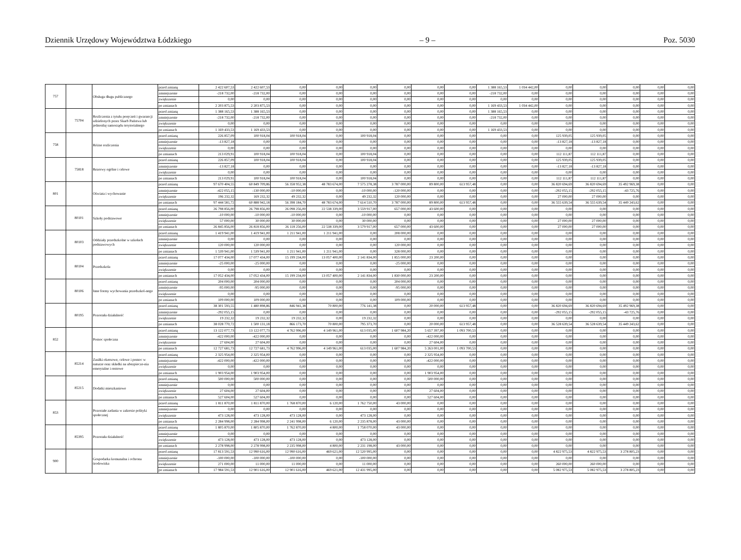Dziennik Urzędowy Województwa Łódzkiego – 9 – Poz. 5030
| 757 | | Obsługa długu publicznego | przed zmianą | 2 422 607,53 | 2 422 607,53 | 0,00 | 0,00 | 0,00 | 0,00 | 0,00 | 0,00 | 1 388 165,53 | 1 034 442,00 | 0,00 | 0,00 | 0,00 | 0,00 | 0,00 |
| | | | zmniejszenie | -218 732,00 | -218 732,00 | 0,00 | 0,00 | 0,00 | 0,00 | 0,00 | 0,00 | -218 732,00 | 0,00 | 0,00 | 0,00 | 0,00 | 0,00 | 0,00 |
| | | | zwiększenie | 0,00 | 0,00 | 0,00 | 0,00 | 0,00 | 0,00 | 0,00 | 0,00 | 0,00 | 0,00 | 0,00 | 0,00 | 0,00 | 0,00 | 0,00 |
| | | | po zmianach | 2 203 875,53 | 2 203 875,53 | 0,00 | 0,00 | 0,00 | 0,00 | 0,00 | 0,00 | 1 169 433,53 | 1 034 442,00 | 0,00 | 0,00 | 0,00 | 0,00 | 0,00 |
| | 75704 | Rozliczenia z tytułu poręczeń i gwarancji udzielonych przez Skarb Państwa lub jednostkę samorządu terytorialnego | przed zmianą | 1 388 165,53 | 1 388 165,53 | 0,00 | 0,00 | 0,00 | 0,00 | 0,00 | 0,00 | 1 388 165,53 | 0,00 | 0,00 | 0,00 | 0,00 | 0,00 | 0,00 |
| | | | zmniejszenie | -218 732,00 | -218 732,00 | 0,00 | 0,00 | 0,00 | 0,00 | 0,00 | 0,00 | -218 732,00 | 0,00 | 0,00 | 0,00 | 0,00 | 0,00 | 0,00 |
| | | | zwiększenie | 0,00 | 0,00 | 0,00 | 0,00 | 0,00 | 0,00 | 0,00 | 0,00 | 0,00 | 0,00 | 0,00 | 0,00 | 0,00 | 0,00 | 0,00 |
| | | | po zmianach | 1 169 433,53 | 1 169 433,53 | 0,00 | 0,00 | 0,00 | 0,00 | 0,00 | 0,00 | 1 169 433,53 | 0,00 | 0,00 | 0,00 | 0,00 | 0,00 | 0,00 |
| 758 | | Różne rozliczenia | przed zmianą | 226 857,09 | 100 918,04 | 100 918,04 | 0,00 | 100 918,04 | 0,00 | 0,00 | 0,00 | 0,00 | 0,00 | 125 939,05 | 125 939,05 | 0,00 | 0,00 | 0,00 |
| | | | zmniejszenie | -13 827,18 | 0,00 | 0,00 | 0,00 | 0,00 | 0,00 | 0,00 | 0,00 | 0,00 | 0,00 | -13 827,18 | -13 827,18 | 0,00 | 0,00 | 0,00 |
| | | | zwiększenie | 0,00 | 0,00 | 0,00 | 0,00 | 0,00 | 0,00 | 0,00 | 0,00 | 0,00 | 0,00 | 0,00 | 0,00 | 0,00 | 0,00 | 0,00 |
| | | | po zmianach | 213 029,91 | 100 918,04 | 100 918,04 | 0,00 | 100 918,04 | 0,00 | 0,00 | 0,00 | 0,00 | 0,00 | 112 111,87 | 112 111,87 | 0,00 | 0,00 | 0,00 |
| | 75818 | Rezerwy ogólne i celowe | przed zmianą | 226 857,09 | 100 918,04 | 100 918,04 | 0,00 | 100 918,04 | 0,00 | 0,00 | 0,00 | 0,00 | 0,00 | 125 939,05 | 125 939,05 | 0,00 | 0,00 | 0,00 |
| | | | zmniejszenie | -13 827,18 | 0,00 | 0,00 | 0,00 | 0,00 | 0,00 | 0,00 | 0,00 | 0,00 | 0,00 | -13 827,18 | -13 827,18 | 0,00 | 0,00 | 0,00 |
| | | | zwiększenie | 0,00 | 0,00 | 0,00 | 0,00 | 0,00 | 0,00 | 0,00 | 0,00 | 0,00 | 0,00 | 0,00 | 0,00 | 0,00 | 0,00 | 0,00 |
| | | | po zmianach | 213 029,91 | 100 918,04 | 100 918,04 | 0,00 | 100 918,04 | 0,00 | 0,00 | 0,00 | 0,00 | 0,00 | 112 111,87 | 112 111,87 | 0,00 | 0,00 | 0,00 |
| 801 | | Oświata i wychowanie | przed zmianą | 97 670 404,55 | 60 849 709,86 | 56 358 952,38 | 48 783 674,00 | 7 575 278,38 | 3 787 000,00 | 89 800,00 | 613 957,48 | 0,00 | 0,00 | 36 820 694,69 | 36 820 694,69 | 35 492 969,38 | 0,00 | 0,00 |
| | | | zmniejszenie | -422 055,15 | -130 000,00 | -10 000,00 | 0,00 | -10 000,00 | -120 000,00 | 0,00 | 0,00 | 0,00 | 0,00 | -292 055,15 | -292 055,15 | -43 725,76 | 0,00 | 0,00 |
| | | | zwiększenie | 196 232,32 | 169 232,32 | 49 232,32 | 0,00 | 49 232,32 | 120 000,00 | 0,00 | 0,00 | 0,00 | 0,00 | 27 000,00 | 27 000,00 | 0,00 | 0,00 | 0,00 |
| | | | po zmianach | 97 444 581,72 | 60 888 942,18 | 56 398 184,70 | 48 783 674,00 | 7 614 510,70 | 3 787 000,00 | 89 800,00 | 613 957,48 | 0,00 | 0,00 | 36 555 639,54 | 36 555 639,54 | 35 449 243,62 | 0,00 | 0,00 |
| | 80101 | Szkoły podstawowe | przed zmianą | 26 798 856,00 | 26 798 856,00 | 26 098 256,00 | 22 538 339,00 | 3 559 917,00 | 657 000,00 | 43 600,00 | 0,00 | 0,00 | 0,00 | 0,00 | 0,00 | 0,00 | 0,00 | 0,00 |
| | | | zmniejszenie | -10 000,00 | -10 000,00 | -10 000,00 | 0,00 | -10 000,00 | 0,00 | 0,00 | 0,00 | 0,00 | 0,00 | 0,00 | 0,00 | 0,00 | 0,00 | 0,00 |
| | | | zwiększenie | 57 000,00 | 30 000,00 | 30 000,00 | 0,00 | 30 000,00 | 0,00 | 0,00 | 0,00 | 0,00 | 0,00 | 27 000,00 | 27 000,00 | 0,00 | 0,00 | 0,00 |
| | | | po zmianach | 26 845 856,00 | 26 818 856,00 | 26 118 256,00 | 22 538 339,00 | 3 579 917,00 | 657 000,00 | 43 600,00 | 0,00 | 0,00 | 0,00 | 27 000,00 | 27 000,00 | 0,00 | 0,00 | 0,00 |
| | 80103 | Oddziały przedszkolne w szkołach podstawowych | przed zmianą | 1 419 941,00 | 1 419 941,00 | 1 211 941,00 | 1 211 941,00 | 0,00 | 208 000,00 | 0,00 | 0,00 | 0,00 | 0,00 | 0,00 | 0,00 | 0,00 | 0,00 | 0,00 |
| | | | zmniejszenie | 0,00 | 0,00 | 0,00 | 0,00 | 0,00 | 0,00 | 0,00 | 0,00 | 0,00 | 0,00 | 0,00 | 0,00 | 0,00 | 0,00 | 0,00 |
| | | | zwiększenie | 120 000,00 | 120 000,00 | 0,00 | 0,00 | 0,00 | 120 000,00 | 0,00 | 0,00 | 0,00 | 0,00 | 0,00 | 0,00 | 0,00 | 0,00 | 0,00 |
| | | | po zmianach | 1 539 941,00 | 1 539 941,00 | 1 211 941,00 | 1 211 941,00 | 0,00 | 328 000,00 | 0,00 | 0,00 | 0,00 | 0,00 | 0,00 | 0,00 | 0,00 | 0,00 | 0,00 |
| | 80104 | Przedszkola | przed zmianą | 17 077 434,00 | 17 077 434,00 | 15 199 234,00 | 13 057 400,00 | 2 141 834,00 | 1 855 000,00 | 23 200,00 | 0,00 | 0,00 | 0,00 | 0,00 | 0,00 | 0,00 | 0,00 | 0,00 |
| | | | zmniejszenie | -25 000,00 | -25 000,00 | 0,00 | 0,00 | 0,00 | -25 000,00 | 0,00 | 0,00 | 0,00 | 0,00 | 0,00 | 0,00 | 0,00 | 0,00 | 0,00 |
| | | | zwiększenie | 0,00 | 0,00 | 0,00 | 0,00 | 0,00 | 0,00 | 0,00 | 0,00 | 0,00 | 0,00 | 0,00 | 0,00 | 0,00 | 0,00 | 0,00 |
| | | | po zmianach | 17 052 434,00 | 17 052 434,00 | 15 199 234,00 | 13 057 400,00 | 2 141 834,00 | 1 830 000,00 | 23 200,00 | 0,00 | 0,00 | 0,00 | 0,00 | 0,00 | 0,00 | 0,00 | 0,00 |
| | 80106 | Inne formy wychowania przedszkol-nego | przed zmianą | 204 000,00 | 204 000,00 | 0,00 | 0,00 | 0,00 | 204 000,00 | 0,00 | 0,00 | 0,00 | 0,00 | 0,00 | 0,00 | 0,00 | 0,00 | 0,00 |
| | | | zmniejszenie | -95 000,00 | -95 000,00 | 0,00 | 0,00 | 0,00 | -95 000,00 | 0,00 | 0,00 | 0,00 | 0,00 | 0,00 | 0,00 | 0,00 | 0,00 | 0,00 |
| | | | zwiększenie | 0,00 | 0,00 | 0,00 | 0,00 | 0,00 | 0,00 | 0,00 | 0,00 | 0,00 | 0,00 | 0,00 | 0,00 | 0,00 | 0,00 | 0,00 |
| | | | po zmianach | 109 000,00 | 109 000,00 | 0,00 | 0,00 | 0,00 | 109 000,00 | 0,00 | 0,00 | 0,00 | 0,00 | 0,00 | 0,00 | 0,00 | 0,00 | 0,00 |
| | 80195 | Pozostała działalność | przed zmianą | 38 301 593,55 | 1 480 898,86 | 846 941,38 | 70 800,00 | 776 141,38 | 0,00 | 20 000,00 | 613 957,48 | 0,00 | 0,00 | 36 820 694,69 | 36 820 694,69 | 35 492 969,38 | 0,00 | 0,00 |
| | | | zmniejszenie | -292 055,15 | 0,00 | 0,00 | 0,00 | 0,00 | 0,00 | 0,00 | 0,00 | 0,00 | 0,00 | -292 055,15 | -292 055,15 | -43 725,76 | 0,00 | 0,00 |
| | | | zwiększenie | 19 232,32 | 19 232,32 | 19 232,32 | 0,00 | 19 232,32 | 0,00 | 0,00 | 0,00 | 0,00 | 0,00 | 0,00 | 0,00 | 0,00 | 0,00 | 0,00 |
| | | | po zmianach | 38 028 770,72 | 1 500 131,18 | 866 173,70 | 70 800,00 | 795 373,70 | 0,00 | 20 000,00 | 613 957,48 | 0,00 | 0,00 | 36 528 639,54 | 36 528 639,54 | 35 449 243,62 | 0,00 | 0,00 |
| 852 | | Pomoc społeczna | przed zmianą | 13 122 077,73 | 13 122 077,73 | 4 762 996,00 | 4 149 961,00 | 613 035,00 | 1 607 984,20 | 5 657 397,00 | 1 093 700,53 | 0,00 | 0,00 | 0,00 | 0,00 | 0,00 | 0,00 | 0,00 |
| | | | zmniejszenie | -422 000,00 | -422 000,00 | 0,00 | 0,00 | 0,00 | 0,00 | -422 000,00 | 0,00 | 0,00 | 0,00 | 0,00 | 0,00 | 0,00 | 0,00 | 0,00 |
| | | | zwiększenie | 27 604,00 | 27 604,00 | 0,00 | 0,00 | 0,00 | 0,00 | 27 604,00 | 0,00 | 0,00 | 0,00 | 0,00 | 0,00 | 0,00 | 0,00 | 0,00 |
| | | | po zmianach | 12 727 681,73 | 12 727 681,73 | 4 762 996,00 | 4 149 961,00 | 613 035,00 | 1 607 984,20 | 5 263 001,00 | 1 093 700,53 | 0,00 | 0,00 | 0,00 | 0,00 | 0,00 | 0,00 | 0,00 |
| | 85214 | Zasiłki okresowe, celowe i pomoc w naturze oraz składki na ubezpiecze-nia emerytalne i rentowe | przed zmianą | 2 325 954,00 | 2 325 954,00 | 0,00 | 0,00 | 0,00 | 0,00 | 2 325 954,00 | 0,00 | 0,00 | 0,00 | 0,00 | 0,00 | 0,00 | 0,00 | 0,00 |
| | | | zmniejszenie | -422 000,00 | -422 000,00 | 0,00 | 0,00 | 0,00 | 0,00 | -422 000,00 | 0,00 | 0,00 | 0,00 | 0,00 | 0,00 | 0,00 | 0,00 | 0,00 |
| | | | zwiększenie | 0,00 | 0,00 | 0,00 | 0,00 | 0,00 | 0,00 | 0,00 | 0,00 | 0,00 | 0,00 | 0,00 | 0,00 | 0,00 | 0,00 | 0,00 |
| | | | po zmianach | 1 903 954,00 | 1 903 954,00 | 0,00 | 0,00 | 0,00 | 0,00 | 1 903 954,00 | 0,00 | 0,00 | 0,00 | 0,00 | 0,00 | 0,00 | 0,00 | 0,00 |
| | 85215 | Dodatki mieszkaniowe | przed zmianą | 500 000,00 | 500 000,00 | 0,00 | 0,00 | 0,00 | 0,00 | 500 000,00 | 0,00 | 0,00 | 0,00 | 0,00 | 0,00 | 0,00 | 0,00 | 0,00 |
| | | | zmniejszenie | 0,00 | 0,00 | 0,00 | 0,00 | 0,00 | 0,00 | 0,00 | 0,00 | 0,00 | 0,00 | 0,00 | 0,00 | 0,00 | 0,00 | 0,00 |
| | | | zwiększenie | 27 604,00 | 27 604,00 | 0,00 | 0,00 | 0,00 | 0,00 | 27 604,00 | 0,00 | 0,00 | 0,00 | 0,00 | 0,00 | 0,00 | 0,00 | 0,00 |
| | | | po zmianach | 527 604,00 | 527 604,00 | 0,00 | 0,00 | 0,00 | 0,00 | 527 604,00 | 0,00 | 0,00 | 0,00 | 0,00 | 0,00 | 0,00 | 0,00 | 0,00 |
| 853 | | Pozostałe zadania w zakresie polityki społecznej | przed zmianą | 1 811 870,00 | 1 811 870,00 | 1 768 870,00 | 6 120,00 | 1 762 750,00 | 43 000,00 | 0,00 | 0,00 | 0,00 | 0,00 | 0,00 | 0,00 | 0,00 | 0,00 | 0,00 |
| | | | zmniejszenie | 0,00 | 0,00 | 0,00 | 0,00 | 0,00 | 0,00 | 0,00 | 0,00 | 0,00 | 0,00 | 0,00 | 0,00 | 0,00 | 0,00 | 0,00 |
| | | | zwiększenie | 473 128,00 | 473 128,00 | 473 128,00 | 0,00 | 473 128,00 | 0,00 | 0,00 | 0,00 | 0,00 | 0,00 | 0,00 | 0,00 | 0,00 | 0,00 | 0,00 |
| | | | po zmianach | 2 284 998,00 | 2 284 998,00 | 2 241 998,00 | 6 120,00 | 2 235 878,00 | 43 000,00 | 0,00 | 0,00 | 0,00 | 0,00 | 0,00 | 0,00 | 0,00 | 0,00 | 0,00 |
| | 85395 | Pozostała działalność | przed zmianą | 1 805 870,00 | 1 805 870,00 | 1 762 870,00 | 4 800,00 | 1 758 070,00 | 43 000,00 | 0,00 | 0,00 | 0,00 | 0,00 | 0,00 | 0,00 | 0,00 | 0,00 | 0,00 |
| | | | zmniejszenie | 0,00 | 0,00 | 0,00 | 0,00 | 0,00 | 0,00 | 0,00 | 0,00 | 0,00 | 0,00 | 0,00 | 0,00 | 0,00 | 0,00 | 0,00 |
| | | | zwiększenie | 473 128,00 | 473 128,00 | 473 128,00 | 0,00 | 473 128,00 | 0,00 | 0,00 | 0,00 | 0,00 | 0,00 | 0,00 | 0,00 | 0,00 | 0,00 | 0,00 |
| | | | po zmianach | 2 278 998,00 | 2 278 998,00 | 2 235 998,00 | 4 800,00 | 2 231 198,00 | 43 000,00 | 0,00 | 0,00 | 0,00 | 0,00 | 0,00 | 0,00 | 0,00 | 0,00 | 0,00 |
| 900 | | Gospodarka komunalna i ochrona środowiska | przed zmianą | 17 813 591,53 | 12 990 616,00 | 12 990 616,00 | 469 621,00 | 12 520 995,00 | 0,00 | 0,00 | 0,00 | 0,00 | 0,00 | 4 822 975,53 | 4 822 975,53 | 3 278 805,23 | 0,00 | 0,00 |
| | | | zmniejszenie | -100 000,00 | -100 000,00 | -100 000,00 | 0,00 | -100 000,00 | 0,00 | 0,00 | 0,00 | 0,00 | 0,00 | 0,00 | 0,00 | 0,00 | 0,00 | 0,00 |
| | | | zwiększenie | 271 000,00 | 11 000,00 | 11 000,00 | 0,00 | 11 000,00 | 0,00 | 0,00 | 0,00 | 0,00 | 0,00 | 260 000,00 | 260 000,00 | 0,00 | 0,00 | 0,00 |
| | | | po zmianach | 17 984 591,53 | 12 901 616,00 | 12 901 616,00 | 469 621,00 | 12 431 995,00 | 0,00 | 0,00 | 0,00 | 0,00 | 0,00 | 5 082 975,53 | 5 082 975,53 | 3 278 805,23 | 0,00 | 0,00 |